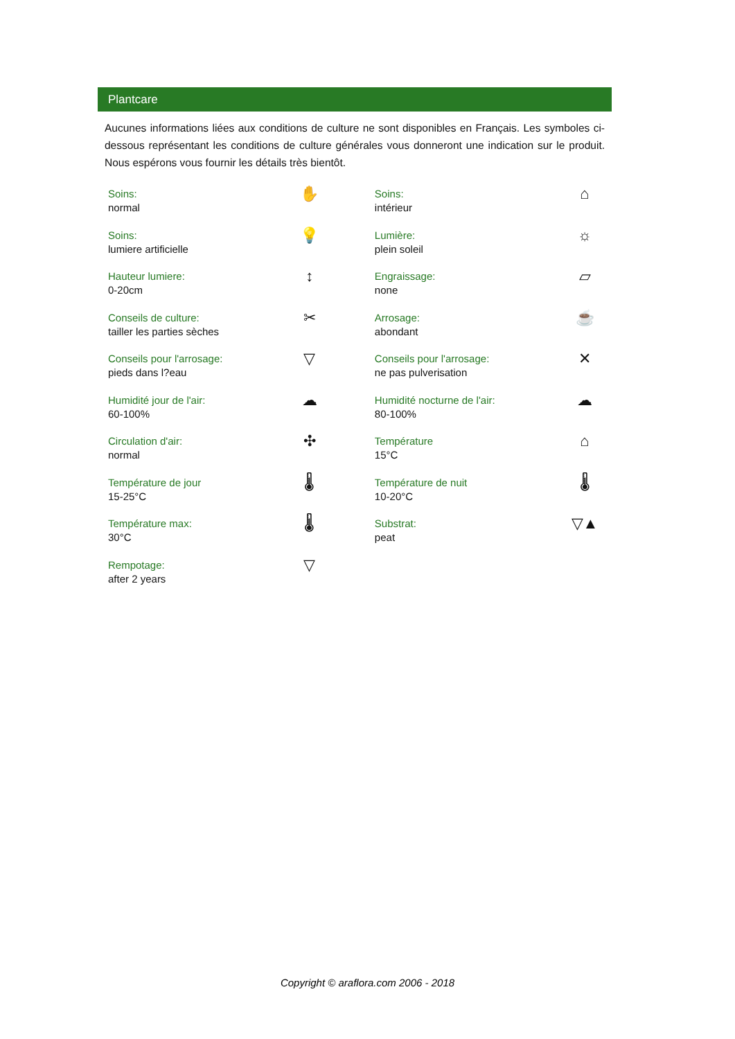Plantcare
Aucunes informations liées aux conditions de culture ne sont disponibles en Français. Les symboles ci-dessous représentant les conditions de culture générales vous donneront une indication sur le produit. Nous espérons vous fournir les détails très bientôt.
| Soins: normal | ✋ | | Soins: intérieur | ⌂ |
| Soins: lumiere artificielle | 💡 | | Lumière: plein soleil | ☼ |
| Hauteur lumiere: 0-20cm | ↕ | | Engraissage: none | ▱ |
| Conseils de culture: tailler les parties sèches | ✂ | | Arrosage: abondant | ☕ |
| Conseils pour l'arrosage: pieds dans l?eau | ▽ | | Conseils pour l'arrosage: ne pas pulverisation | ✕ |
| Humidité jour de l'air: 60-100% | ☁ | | Humidité nocturne de l'air: 80-100% | ☁ |
| Circulation d'air: normal | ✣ | | Température 15°C | ⌂ |
| Température de jour 15-25°C | 🌡 | | Température de nuit 10-20°C | 🌡 |
| Température max: 30°C | 🌡 | | Substrat: peat | ▽▲ |
| Rempotage: after 2 years | ▽ | | | |
Copyright © araflora.com 2006 - 2018